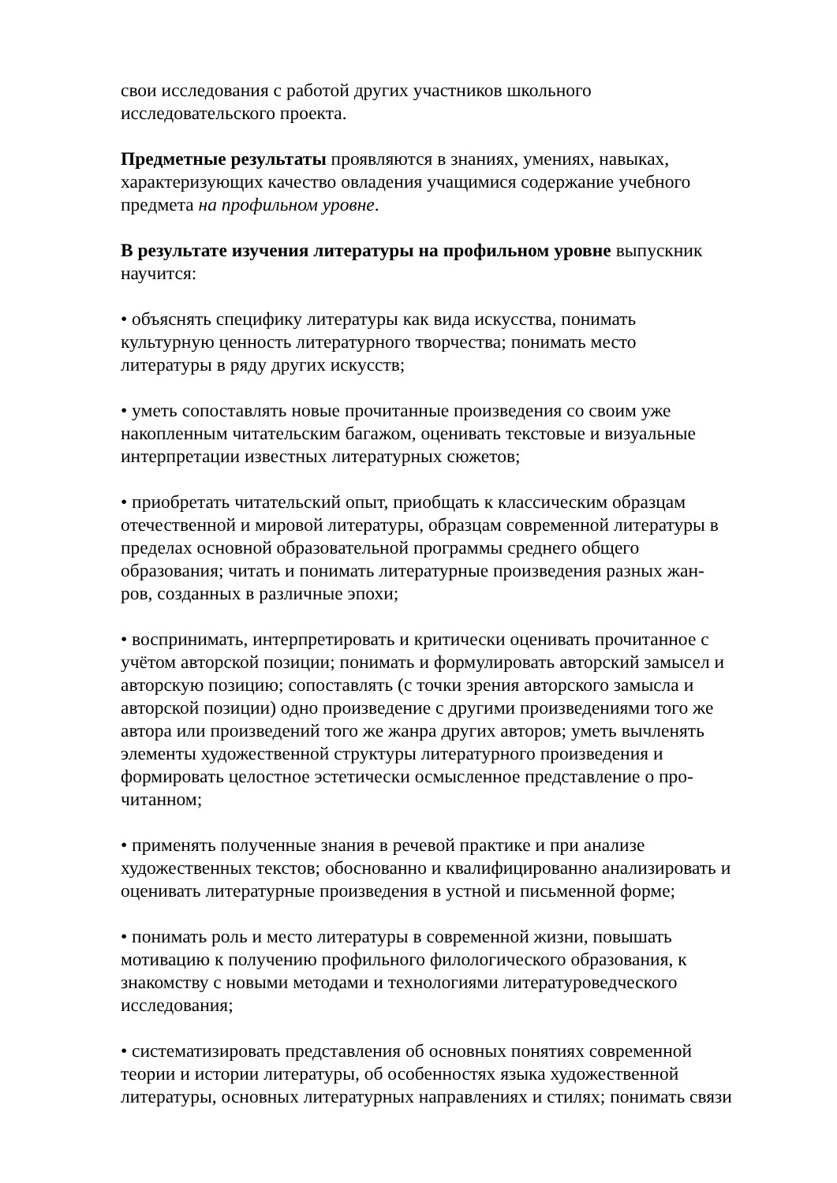свои исследования с работой других участников школьного
исследовательского проекта.
Предметные результаты проявляются в знаниях, умениях, навыках,
характеризующих качество овладения учащимися содержание учебного
предмета на профильном уровне.
В результате изучения литературы на профильном уровне выпускник
научится:
• объяснять специфику литературы как вида искусства, понимать
культурную ценность литературного творчества; понимать место
литературы в ряду других искусств;
• уметь сопоставлять новые прочитанные произведения со своим уже
накопленным читательским багажом, оценивать текстовые и визуальные
интерпретации известных литературных сюжетов;
• приобретать читательский опыт, приобщать к классическим образцам
отечественной и мировой литературы, образцам современной литературы в
пределах основной образовательной программы среднего общего
образования; читать и понимать литературные произведения разных жан-
ров, созданных в различные эпохи;
• воспринимать, интерпретировать и критически оценивать прочитанное с
учётом авторской позиции; понимать и формулировать авторский замысел и
авторскую позицию; сопоставлять (с точки зрения авторского замысла и
авторской позиции) одно произведение с другими произведениями того же
автора или произведений того же жанра других авторов; уметь вычленять
элементы художественной структуры литературного произведения и
формировать целостное эстетически осмысленное представление о про-
читанном;
• применять полученные знания в речевой практике и при анализе
художественных текстов; обоснованно и квалифицированно анализировать и
оценивать литературные произведения в устной и письменной форме;
• понимать роль и место литературы в современной жизни, повышать
мотивацию к получению профильного филологического образования, к
знакомству с новыми методами и технологиями литературоведческого
исследования;
• систематизировать представления об основных понятиях современной
теории и истории литературы, об особенностях языка художественной
литературы, основных литературных направлениях и стилях; понимать связи